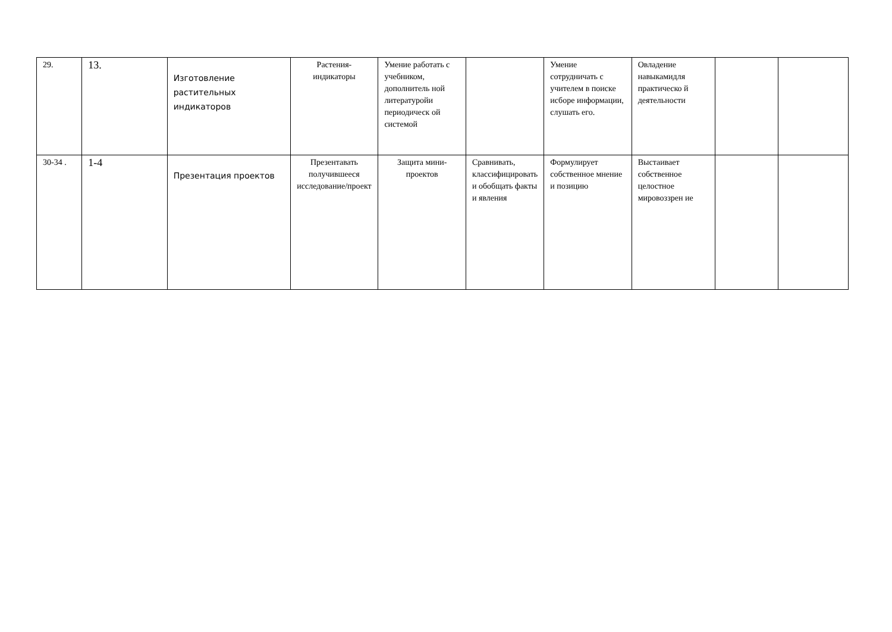| 29. | 13. | Изготовление растительных индикаторов | Растения-индикаторы | Умение работать с учебником, дополнитель ной литературойи периодическ ой системой | | Умение сотрудничать с учителем в поиске исборе информации, слушать его. | Овладение навыкамидля практическо й деятельности | | |
| 30-34 . | 1-4 | Презентация проектов | Презентавать получившееся исследование/проект | Защита мини-проектов | Сравнивать, классифицировать и обобщать факты и явления | Формулирует собственное мнение и позицию | Выстаивает собственное целостное мировоззрен ие | | |